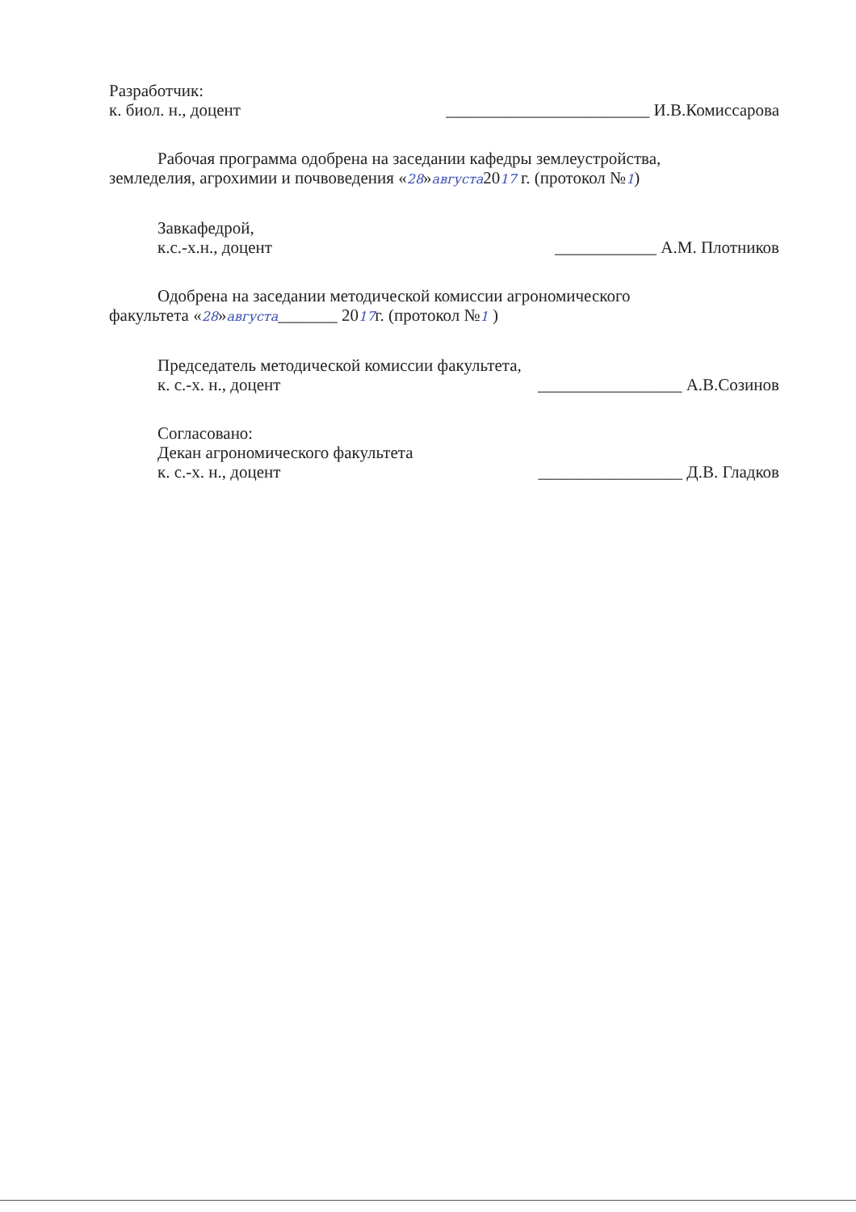Разработчик:
к. биол. н., доцент ________________________ И.В.Комиссарова
Рабочая программа одобрена на заседании кафедры землеустройства,
земледелия, агрохимии и почвоведения «28»августа2017 г. (протокол №1)
Завкафедрой,
к.с.-х.н., доцент ____________ А.М. Плотников
Одобрена на заседании методической комиссии агрономического
факультета «28»августа_______ 2017г. (протокол №1 )
Председатель методической комиссии факультета,
к. с.-х. н., доцент _________________ А.В.Созинов
Согласовано:
Декан агрономического факультета
к. с.-х. н., доцент _________________ Д.В. Гладков